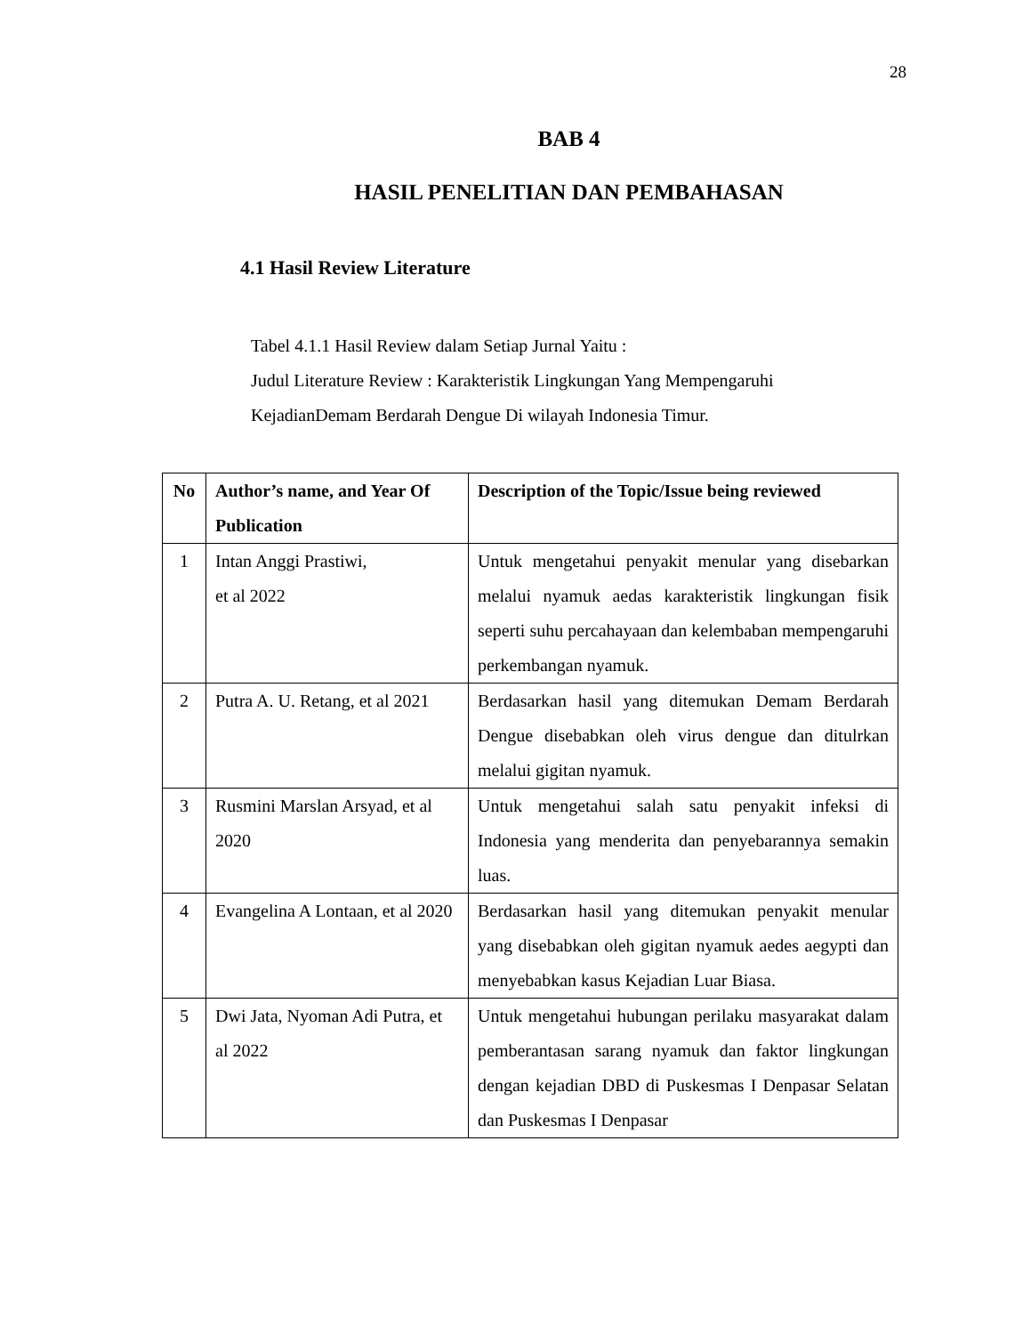28
BAB 4
HASIL PENELITIAN DAN PEMBAHASAN
4.1 Hasil Review Literature
Tabel 4.1.1 Hasil Review dalam Setiap Jurnal Yaitu :
Judul Literature Review : Karakteristik Lingkungan Yang Mempengaruhi
KejadianDemam Berdarah Dengue Di wilayah Indonesia Timur.
| No | Author’s name, and Year Of Publication | Description of the Topic/Issue being reviewed |
| --- | --- | --- |
| 1 | Intan Anggi Prastiwi, et al 2022 | Untuk mengetahui penyakit menular yang disebarkan melalui nyamuk aedas karakteristik lingkungan fisik seperti suhu percahayaan dan kelembaban mempengaruhi perkembangan nyamuk. |
| 2 | Putra A. U. Retang, et al 2021 | Berdasarkan hasil yang ditemukan Demam Berdarah Dengue disebabkan oleh virus dengue dan ditulrkan melalui gigitan nyamuk. |
| 3 | Rusmini Marslan Arsyad, et al 2020 | Untuk mengetahui salah satu penyakit infeksi di Indonesia yang menderita dan penyebarannya semakin luas. |
| 4 | Evangelina A Lontaan, et al 2020 | Berdasarkan hasil yang ditemukan penyakit menular yang disebabkan oleh gigitan nyamuk aedes aegypti dan menyebabkan kasus Kejadian Luar Biasa. |
| 5 | Dwi Jata, Nyoman Adi Putra, et al 2022 | Untuk mengetahui hubungan perilaku masyarakat dalam pemberantasan sarang nyamuk dan faktor lingkungan dengan kejadian DBD di Puskesmas I Denpasar Selatan dan Puskesmas I Denpasar |